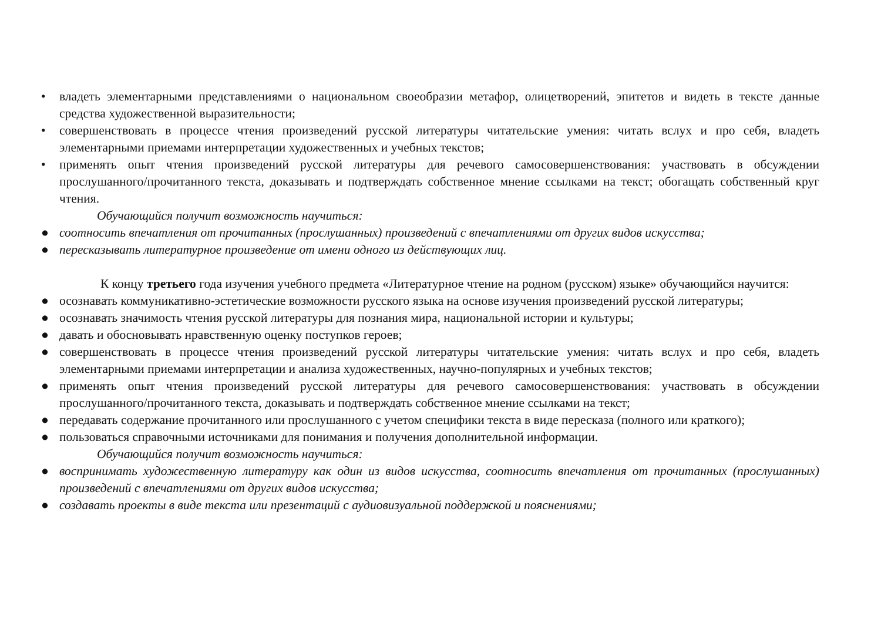• владеть элементарными представлениями о национальном своеобразии метафор, олицетворений, эпитетов и видеть в тексте данные средства художественной выразительности;
• совершенствовать в процессе чтения произведений русской литературы читательские умения: читать вслух и про себя, владеть элементарными приемами интерпретации художественных и учебных текстов;
• применять опыт чтения произведений русской литературы для речевого самосовершенствования: участвовать в обсуждении прослушанного/прочитанного текста, доказывать и подтверждать собственное мнение ссылками на текст; обогащать собственный круг чтения.
Обучающийся получит возможность научиться:
● соотносить впечатления от прочитанных (прослушанных) произведений с впечатлениями от других видов искусства;
● пересказывать литературное произведение от имени одного из действующих лиц.
К концу третьего года изучения учебного предмета «Литературное чтение на родном (русском) языке» обучающийся научится:
● осознавать коммуникативно-эстетические возможности русского языка на основе изучения произведений русской литературы;
● осознавать значимость чтения русской литературы для познания мира, национальной истории и культуры;
● давать и обосновывать нравственную оценку поступков героев;
● совершенствовать в процессе чтения произведений русской литературы читательские умения: читать вслух и про себя, владеть элементарными приемами интерпретации и анализа художественных, научно-популярных и учебных текстов;
● применять опыт чтения произведений русской литературы для речевого самосовершенствования: участвовать в обсуждении прослушанного/прочитанного текста, доказывать и подтверждать собственное мнение ссылками на текст;
● передавать содержание прочитанного или прослушанного с учетом специфики текста в виде пересказа (полного или краткого);
● пользоваться справочными источниками для понимания и получения дополнительной информации.
Обучающийся получит возможность научиться:
● воспринимать художественную литературу как один из видов искусства, соотносить впечатления от прочитанных (прослушанных) произведений с впечатлениями от других видов искусства;
● создавать проекты в виде текста или презентаций с аудиовизуальной поддержкой и пояснениями;